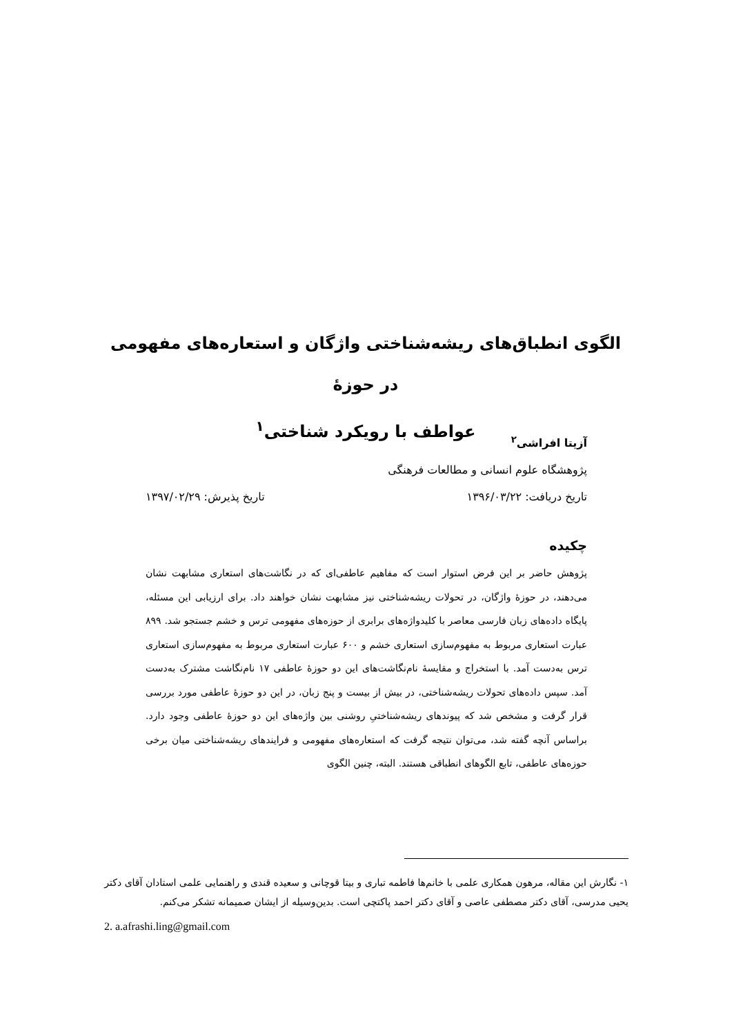الگوی انطباق‌های ریشه‌شناختی واژگان و استعاره‌های مفهومی در حوزۀ
عواطف با رویکرد شناختی<sup>۱</sup>
آزیتا افراشی<sup>۲</sup>
پژوهشگاه علوم انسانی و مطالعات فرهنگی
تاریخ دریافت: ۱۳۹۶/۰۳/۲۲ تاریخ پذیرش: ۱۳۹۷/۰۲/۲۹
چکیده
پژوهش حاضر بر این فرض استوار است که مفاهیم عاطفی‌ای که در نگاشت‌های استعاری مشابهت نشان می‌دهند، در حوزۀ واژگان، در تحولات ریشه‌شناختی نیز مشابهت نشان خواهند داد. برای ارزیابی این مسئله، پایگاه داده‌های زبان فارسی معاصر با کلیدواژه‌های برابری از حوزه‌های مفهومی ترس و خشم جستجو شد. ۸۹۹ عبارت استعاری مربوط به مفهوم‌سازی استعاری خشم و ۶۰۰ عبارت استعاری مربوط به مفهوم‌سازی استعاری ترس به‌دست آمد. با استخراج و مقایسۀ نام‌نگاشت‌های این دو حوزۀ عاطفی ۱۷ نام‌نگاشت مشترک به‌دست آمد. سپس داده‌های تحولات ریشه‌شناختی، در بیش از بیست و پنج زبان، در این دو حوزۀ عاطفی مورد بررسی قرار گرفت و مشخص شد که پیوندهای ریشه‌شناختیِ روشنی بین واژه‌های این دو حوزۀ عاطفی وجود دارد. براساس آنچه گفته شد، می‌توان نتیجه گرفت که استعاره‌های مفهومی و فرایندهای ریشه‌شناختی میان برخی حوزه‌های عاطفی، تابع الگوهای انطباقی هستند. البته، چنین الگوی
۱- نگارش این مقاله، مرهون همکاری علمی با خانم‌ها فاطمه تباری و بیتا قوچانی و سعیده قندی و راهنمایی علمی استادان آقای دکتر یحیی مدرسی، آقای دکتر مصطفی عاصی و آقای دکتر احمد پاکتچی است. بدین‌وسیله از ایشان صمیمانه تشکر می‌کنم.
2. a.afrashi.ling@gmail.com